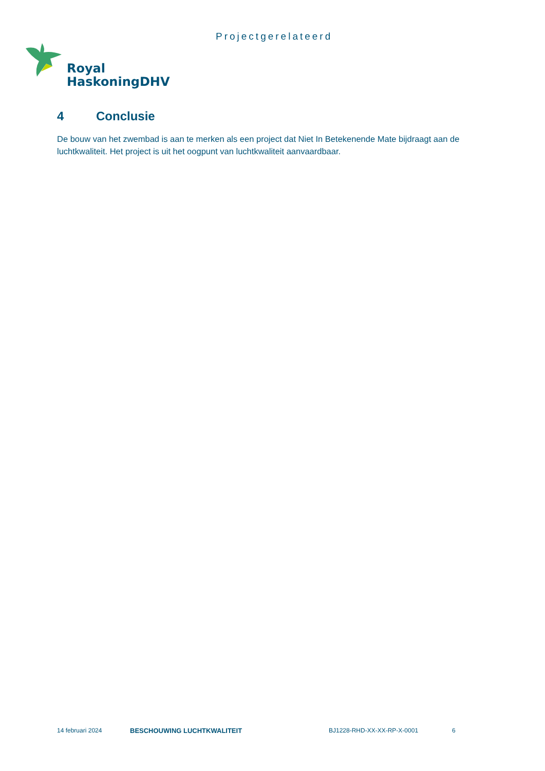Projectgerelateerd
Royal
HaskoningDHV
4 Conclusie
De bouw van het zwembad is aan te merken als een project dat Niet In Betekenende Mate bijdraagt aan de luchtkwaliteit. Het project is uit het oogpunt van luchtkwaliteit aanvaardbaar.
14 februari 2024 BESCHOUWING LUCHTKWALITEIT BJ1228-RHD-XX-XX-RP-X-0001 6